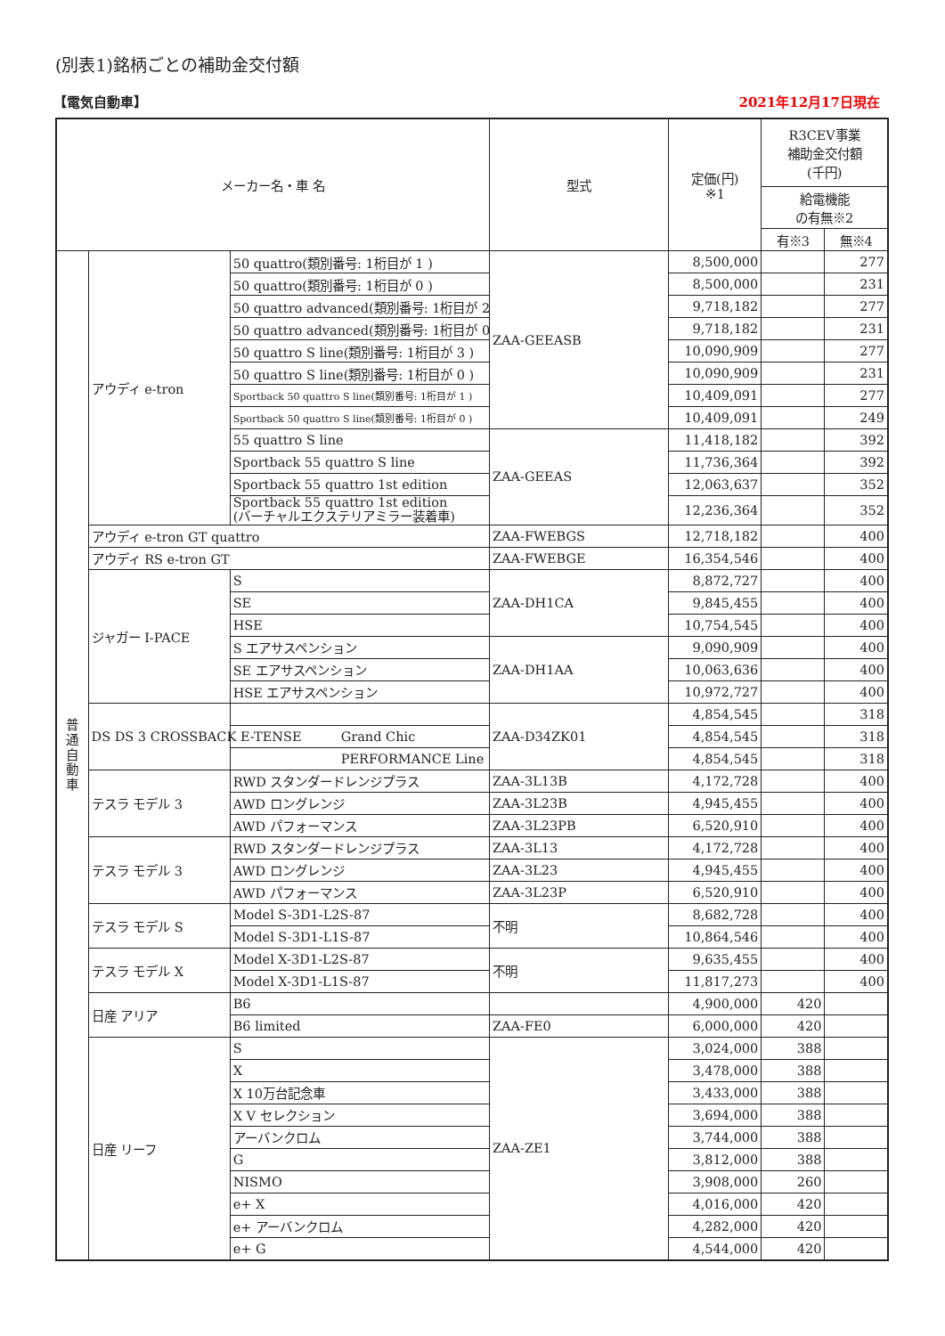(別表1)銘柄ごとの補助金交付額
【電気自動車】 2021年12月17日現在
| メーカー名・車 名 | | | 型式 | 定価(円) ※1 | R3CEV事業 補助金交付額 (千円) | |
| --- | --- | --- | --- | --- | --- | --- |
| | | | | | 給電機能 の有無※2 | |
| | | | | | 有※3 | 無※4 |
| 普 通 自 動 車 | アウディ e-tron | 50 quattro(類別番号: 1桁目が 1 ) | ZAA-GEEASB | 8,500,000 | | 277 |
| | | 50 quattro(類別番号: 1桁目が 0 ) | | 8,500,000 | | 231 |
| | | 50 quattro advanced(類別番号: 1桁目が 2 ) | | 9,718,182 | | 277 |
| | | 50 quattro advanced(類別番号: 1桁目が 0 ) | | 9,718,182 | | 231 |
| | | 50 quattro S line(類別番号: 1桁目が 3 ) | | 10,090,909 | | 277 |
| | | 50 quattro S line(類別番号: 1桁目が 0 ) | | 10,090,909 | | 231 |
| | | Sportback 50 quattro S line(類別番号: 1桁目が 1 ) | | 10,409,091 | | 277 |
| | | Sportback 50 quattro S line(類別番号: 1桁目が 0 ) | | 10,409,091 | | 249 |
| | | 55 quattro S line | ZAA-GEEAS | 11,418,182 | | 392 |
| | | Sportback 55 quattro S line | | 11,736,364 | | 392 |
| | | Sportback 55 quattro 1st edition | | 12,063,637 | | 352 |
| | | Sportback 55 quattro 1st edition (バーチャルエクステリアミラー装着車) | | 12,236,364 | | 352 |
| | アウディ e-tron GT quattro | | ZAA-FWEBGS | 12,718,182 | | 400 |
| | アウディ RS e-tron GT | | ZAA-FWEBGE | 16,354,546 | | 400 |
| | ジャガー I-PACE | S | ZAA-DH1CA | 8,872,727 | | 400 |
| | | SE | | 9,845,455 | | 400 |
| | | HSE | | 10,754,545 | | 400 |
| | | S エアサスペンション | ZAA-DH1AA | 9,090,909 | | 400 |
| | | SE エアサスペンション | | 10,063,636 | | 400 |
| | | HSE エアサスペンション | | 10,972,727 | | 400 |
| | DS DS 3 CROSSBACK E-TENSE | | ZAA-D34ZK01 | 4,854,545 | | 318 |
| | | Grand Chic | | 4,854,545 | | 318 |
| | | PERFORMANCE Line | | 4,854,545 | | 318 |
| | テスラ モデル 3 | RWD スタンダードレンジプラス | ZAA-3L13B | 4,172,728 | | 400 |
| | | AWD ロングレンジ | ZAA-3L23B | 4,945,455 | | 400 |
| | | AWD パフォーマンス | ZAA-3L23PB | 6,520,910 | | 400 |
| | テスラ モデル 3 | RWD スタンダードレンジプラス | ZAA-3L13 | 4,172,728 | | 400 |
| | | AWD ロングレンジ | ZAA-3L23 | 4,945,455 | | 400 |
| | | AWD パフォーマンス | ZAA-3L23P | 6,520,910 | | 400 |
| | テスラ モデル S | Model S-3D1-L2S-87 | 不明 | 8,682,728 | | 400 |
| | | Model S-3D1-L1S-87 | | 10,864,546 | | 400 |
| | テスラ モデル X | Model X-3D1-L2S-87 | 不明 | 9,635,455 | | 400 |
| | | Model X-3D1-L1S-87 | | 11,817,273 | | 400 |
| | 日産 アリア | B6 | | 4,900,000 | 420 | |
| | | B6 limited | ZAA-FE0 | 6,000,000 | 420 | |
| | 日産 リーフ | S | ZAA-ZE1 | 3,024,000 | 388 | |
| | | X | | 3,478,000 | 388 | |
| | | X 10万台記念車 | | 3,433,000 | 388 | |
| | | X V セレクション | | 3,694,000 | 388 | |
| | | アーバンクロム | | 3,744,000 | 388 | |
| | | G | | 3,812,000 | 388 | |
| | | NISMO | | 3,908,000 | 260 | |
| | | e+ X | | 4,016,000 | 420 | |
| | | e+ アーバンクロム | | 4,282,000 | 420 | |
| | | e+ G | | 4,544,000 | 420 | |